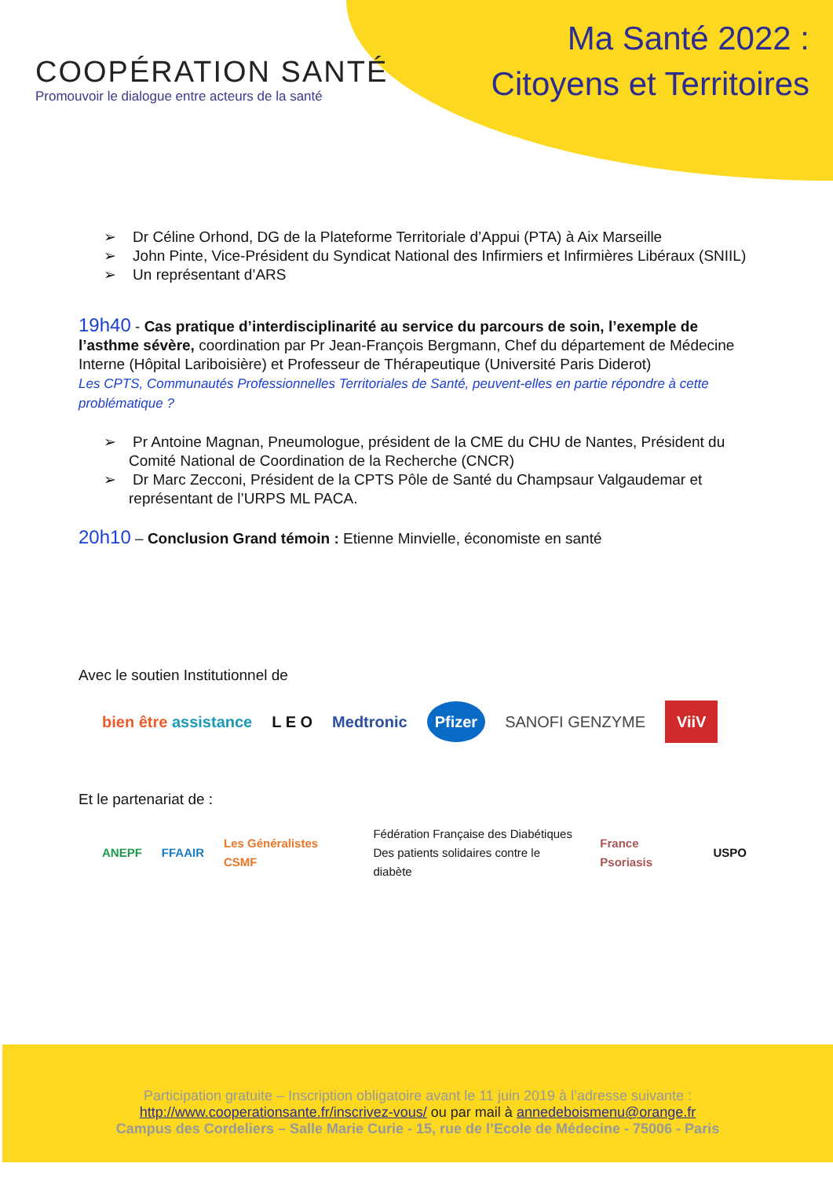COOPÉRATION SANTÉ
Promouvoir le dialogue entre acteurs de la santé
Ma Santé 2022 :
Citoyens et Territoires
➢ Dr Céline Orhond, DG de la Plateforme Territoriale d’Appui (PTA) à Aix Marseille
➢ John Pinte, Vice-Président du Syndicat National des Infirmiers et Infirmières Libéraux (SNIIL)
➢ Un représentant d’ARS
19h40 - Cas pratique d’interdisciplinarité au service du parcours de soin, l’exemple de l’asthme sévère, coordination par Pr Jean-François Bergmann, Chef du département de Médecine Interne (Hôpital Lariboisière) et Professeur de Thérapeutique (Université Paris Diderot)
Les CPTS, Communautés Professionnelles Territoriales de Santé, peuvent-elles en partie répondre à cette problématique ?
➢ Pr Antoine Magnan, Pneumologue, président de la CME du CHU de Nantes, Président du Comité National de Coordination de la Recherche (CNCR)
➢ Dr Marc Zecconi, Président de la CPTS Pôle de Santé du Champsaur Valgaudemar et représentant de l’URPS ML PACA.
20h10 – Conclusion Grand témoin : Etienne Minvielle, économiste en santé
Avec le soutien Institutionnel de
bien être assistance L E O Medtronic Pfizer SANOFI GENZYME ViiV
Et le partenariat de :
ANEPF FFAAIR Les Généralistes CSMF Fédération Française des Diabétiques
Des patients solidaires contre le diabète France Psoriasis USPO
Participation gratuite – Inscription obligatoire avant le 11 juin 2019 à l’adresse suivante :
http://www.cooperationsante.fr/inscrivez-vous/ ou par mail à annedeboismenu@orange.fr
Campus des Cordeliers – Salle Marie Curie - 15, rue de l’Ecole de Médecine - 75006 - Paris